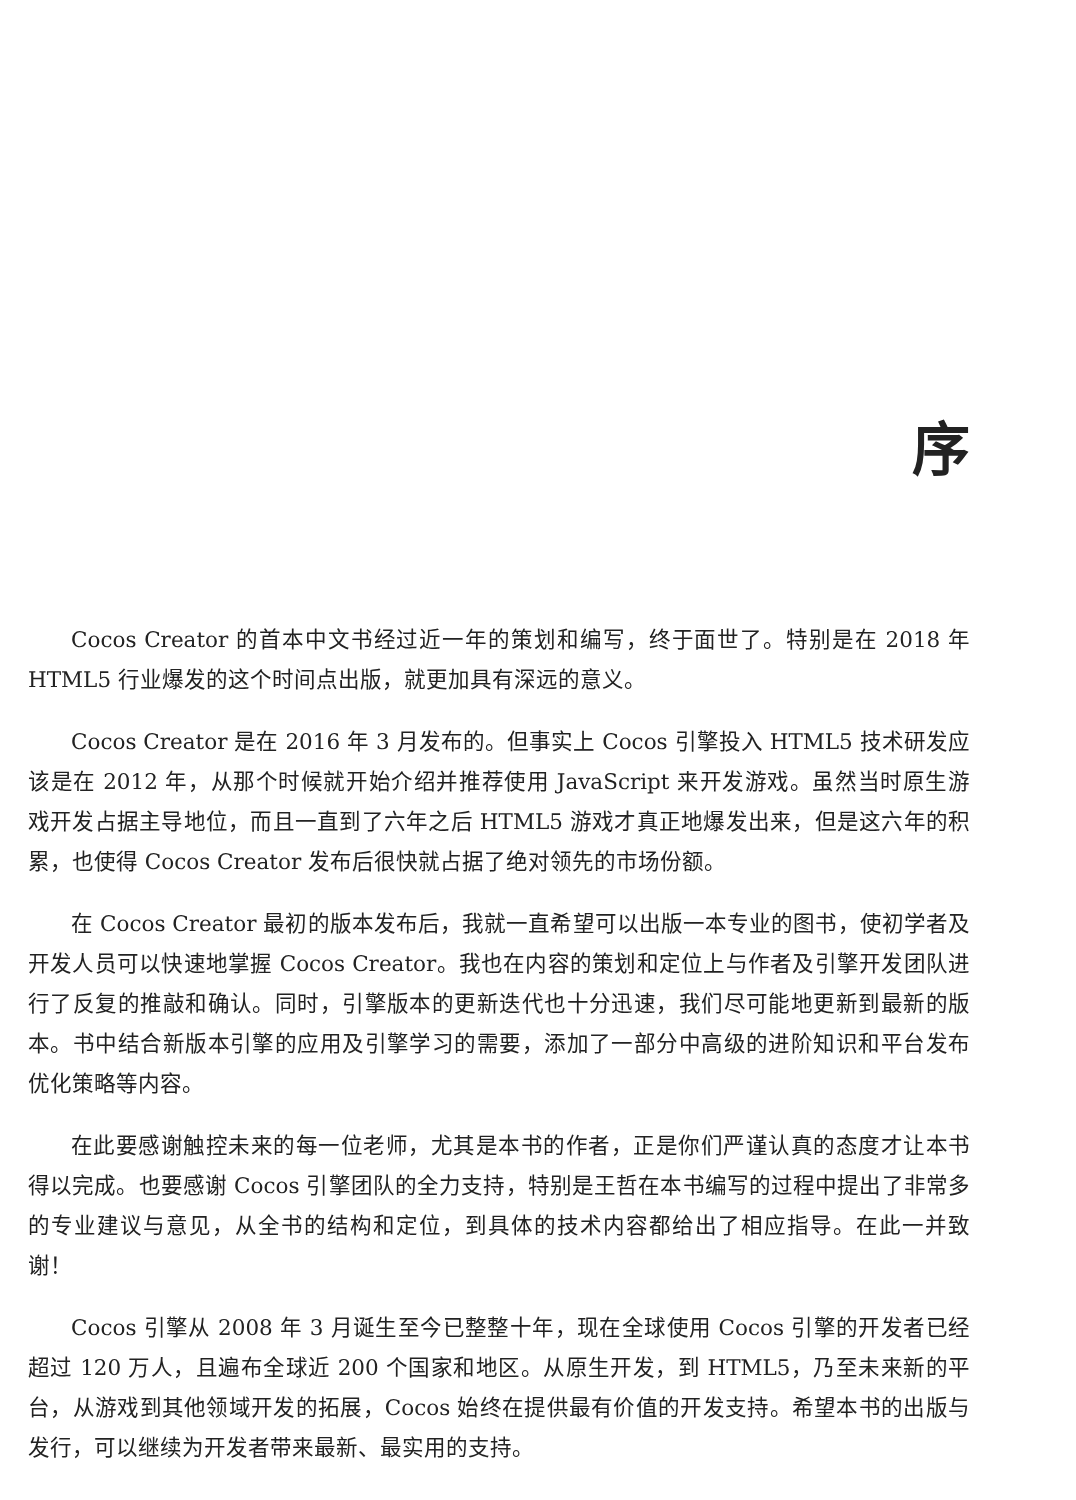序
Cocos Creator 的首本中文书经过近一年的策划和编写，终于面世了。特别是在 2018 年 HTML5 行业爆发的这个时间点出版，就更加具有深远的意义。
Cocos Creator 是在 2016 年 3 月发布的。但事实上 Cocos 引擎投入 HTML5 技术研发应该是在 2012 年，从那个时候就开始介绍并推荐使用 JavaScript 来开发游戏。虽然当时原生游戏开发占据主导地位，而且一直到了六年之后 HTML5 游戏才真正地爆发出来，但是这六年的积累，也使得 Cocos Creator 发布后很快就占据了绝对领先的市场份额。
在 Cocos Creator 最初的版本发布后，我就一直希望可以出版一本专业的图书，使初学者及开发人员可以快速地掌握 Cocos Creator。我也在内容的策划和定位上与作者及引擎开发团队进行了反复的推敲和确认。同时，引擎版本的更新迭代也十分迅速，我们尽可能地更新到最新的版本。书中结合新版本引擎的应用及引擎学习的需要，添加了一部分中高级的进阶知识和平台发布优化策略等内容。
在此要感谢触控未来的每一位老师，尤其是本书的作者，正是你们严谨认真的态度才让本书得以完成。也要感谢 Cocos 引擎团队的全力支持，特别是王哲在本书编写的过程中提出了非常多的专业建议与意见，从全书的结构和定位，到具体的技术内容都给出了相应指导。在此一并致谢！
Cocos 引擎从 2008 年 3 月诞生至今已整整十年，现在全球使用 Cocos 引擎的开发者已经超过 120 万人，且遍布全球近 200 个国家和地区。从原生开发，到 HTML5，乃至未来新的平台，从游戏到其他领域开发的拓展，Cocos 始终在提供最有价值的开发支持。希望本书的出版与发行，可以继续为开发者带来最新、最实用的支持。